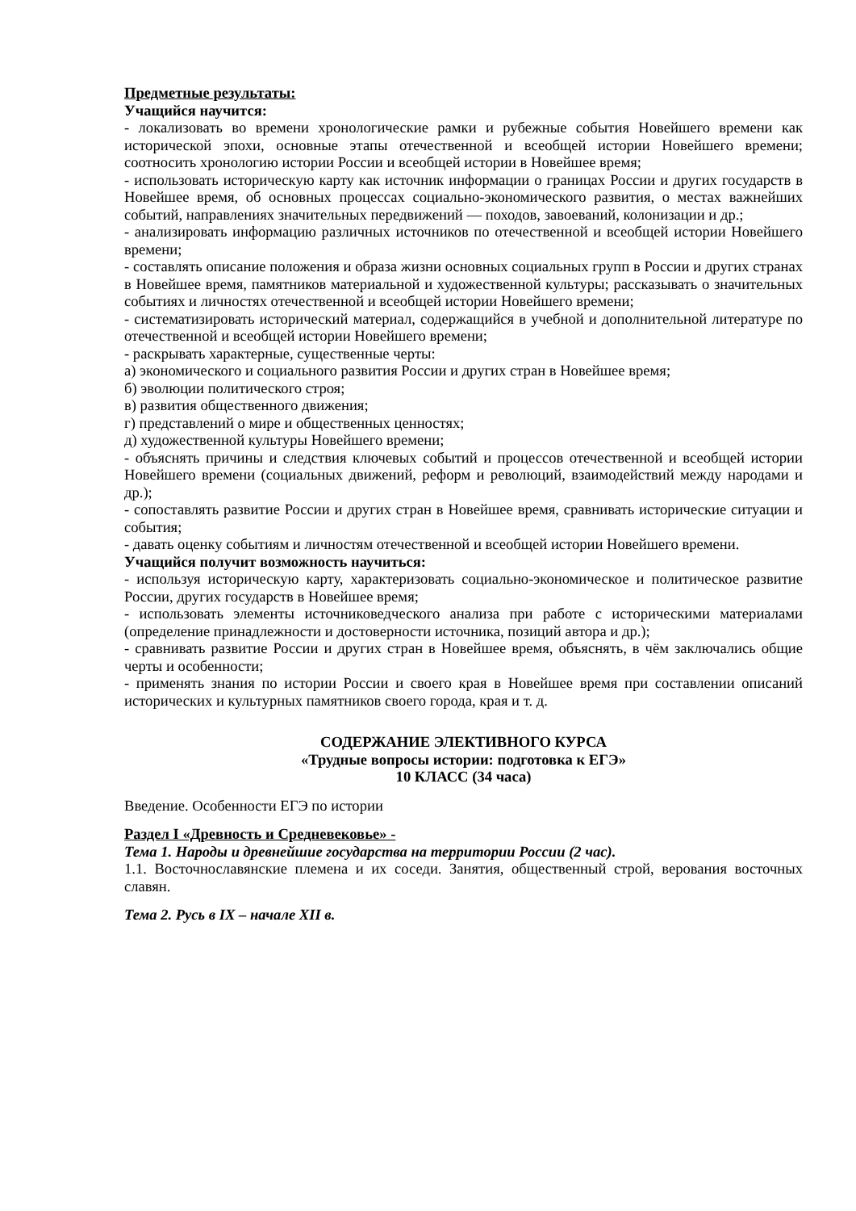Предметные результаты:
Учащийся научится:
- локализовать во времени хронологические рамки и рубежные события Новейшего времени как исторической эпохи, основные этапы отечественной и всеобщей истории Новейшего времени; соотносить хронологию истории России и всеобщей истории в Новейшее время;
- использовать историческую карту как источник информации о границах России и других государств в Новейшее время, об основных процессах социально-экономического развития, о местах важнейших событий, направлениях значительных передвижений — походов, завоеваний, колонизации и др.;
- анализировать информацию различных источников по отечественной и всеобщей истории Новейшего времени;
- составлять описание положения и образа жизни основных социальных групп в России и других странах в Новейшее время, памятников материальной и художественной культуры; рассказывать о значительных событиях и личностях отечественной и всеобщей истории Новейшего времени;
- систематизировать исторический материал, содержащийся в учебной и дополнительной литературе по отечественной и всеобщей истории Новейшего времени;
- раскрывать характерные, существенные черты:
а) экономического и социального развития России и других стран в Новейшее время;
б) эволюции политического строя;
в) развития общественного движения;
г) представлений о мире и общественных ценностях;
д) художественной культуры Новейшего времени;
- объяснять причины и следствия ключевых событий и процессов отечественной и всеобщей истории Новейшего времени (социальных движений, реформ и революций, взаимодействий между народами и др.);
- сопоставлять развитие России и других стран в Новейшее время, сравнивать исторические ситуации и события;
- давать оценку событиям и личностям отечественной и всеобщей истории Новейшего времени.
Учащийся получит возможность научиться:
- используя историческую карту, характеризовать социально-экономическое и политическое развитие России, других государств в Новейшее время;
- использовать элементы источниковедческого анализа при работе с историческими материалами (определение принадлежности и достоверности источника, позиций автора и др.);
- сравнивать развитие России и других стран в Новейшее время, объяснять, в чём заключались общие черты и особенности;
- применять знания по истории России и своего края в Новейшее время при составлении описаний исторических и культурных памятников своего города, края и т. д.
СОДЕРЖАНИЕ ЭЛЕКТИВНОГО КУРСА
«Трудные вопросы истории: подготовка к ЕГЭ»
10 КЛАСС (34 часа)
Введение. Особенности ЕГЭ по истории
Раздел I «Древность и Средневековье» -
Тема 1. Народы и древнейшие государства на территории России (2 час).
1.1. Восточнославянские племена и их соседи. Занятия, общественный строй, верования восточных славян.
Тема 2. Русь в IX – начале XII в.